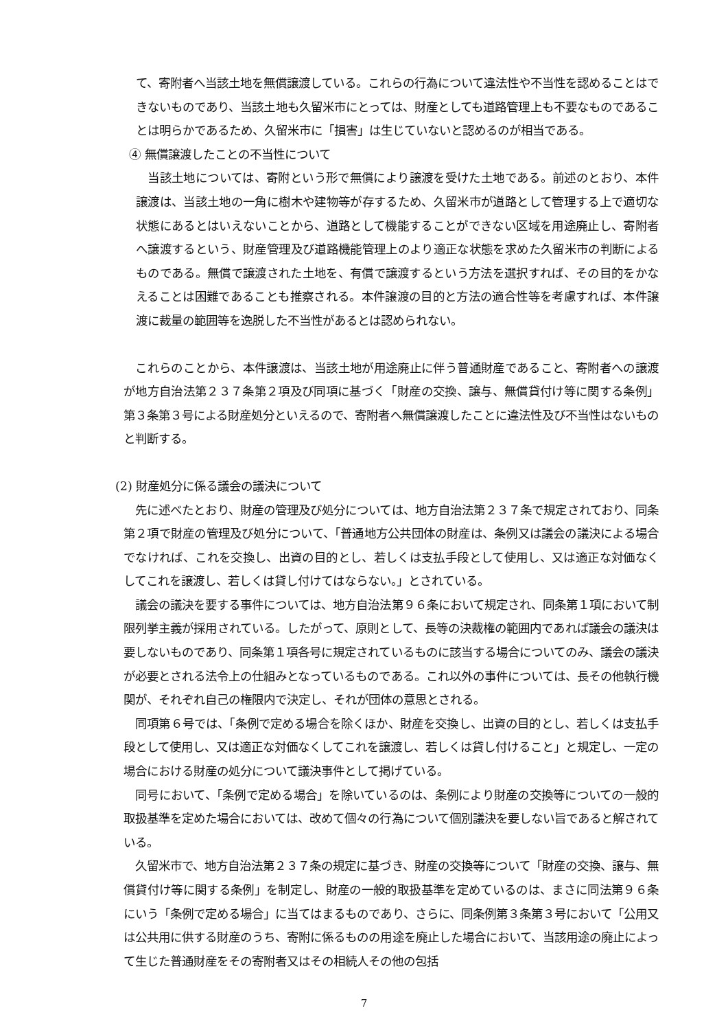て、寄附者へ当該土地を無償譲渡している。これらの行為について違法性や不当性を認めることはできないものであり、当該土地も久留米市にとっては、財産としても道路管理上も不要なものであることは明らかであるため、久留米市に「損害」は生じていないと認めるのが相当である。
④ 無償譲渡したことの不当性について
　当該土地については、寄附という形で無償により譲渡を受けた土地である。前述のとおり、本件譲渡は、当該土地の一角に樹木や建物等が存するため、久留米市が道路として管理する上で適切な状態にあるとはいえないことから、道路として機能することができない区域を用途廃止し、寄附者へ譲渡するという、財産管理及び道路機能管理上のより適正な状態を求めた久留米市の判断によるものである。無償で譲渡された土地を、有償で譲渡するという方法を選択すれば、その目的をかなえることは困難であることも推察される。本件譲渡の目的と方法の適合性等を考慮すれば、本件譲渡に裁量の範囲等を逸脱した不当性があるとは認められない。
　これらのことから、本件譲渡は、当該土地が用途廃止に伴う普通財産であること、寄附者への譲渡が地方自治法第２３７条第２項及び同項に基づく「財産の交換、譲与、無償貸付け等に関する条例」第３条第３号による財産処分といえるので、寄附者へ無償譲渡したことに違法性及び不当性はないものと判断する。
(2) 財産処分に係る議会の議決について
　先に述べたとおり、財産の管理及び処分については、地方自治法第２３７条で規定されており、同条第２項で財産の管理及び処分について、「普通地方公共団体の財産は、条例又は議会の議決による場合でなければ、これを交換し、出資の目的とし、若しくは支払手段として使用し、又は適正な対価なくしてこれを譲渡し、若しくは貸し付けてはならない。」とされている。
　議会の議決を要する事件については、地方自治法第９６条において規定され、同条第１項において制限列挙主義が採用されている。したがって、原則として、長等の決裁権の範囲内であれば議会の議決は要しないものであり、同条第１項各号に規定されているものに該当する場合についてのみ、議会の議決が必要とされる法令上の仕組みとなっているものである。これ以外の事件については、長その他執行機関が、それぞれ自己の権限内で決定し、それが団体の意思とされる。
　同項第６号では、「条例で定める場合を除くほか、財産を交換し、出資の目的とし、若しくは支払手段として使用し、又は適正な対価なくしてこれを譲渡し、若しくは貸し付けること」と規定し、一定の場合における財産の処分について議決事件として掲げている。
　同号において、「条例で定める場合」を除いているのは、条例により財産の交換等についての一般的取扱基準を定めた場合においては、改めて個々の行為について個別議決を要しない旨であると解されている。
　久留米市で、地方自治法第２３７条の規定に基づき、財産の交換等について「財産の交換、譲与、無償貸付け等に関する条例」を制定し、財産の一般的取扱基準を定めているのは、まさに同法第９６条にいう「条例で定める場合」に当てはまるものであり、さらに、同条例第３条第３号において「公用又は公共用に供する財産のうち、寄附に係るものの用途を廃止した場合において、当該用途の廃止によって生じた普通財産をその寄附者又はその相続人その他の包括
7